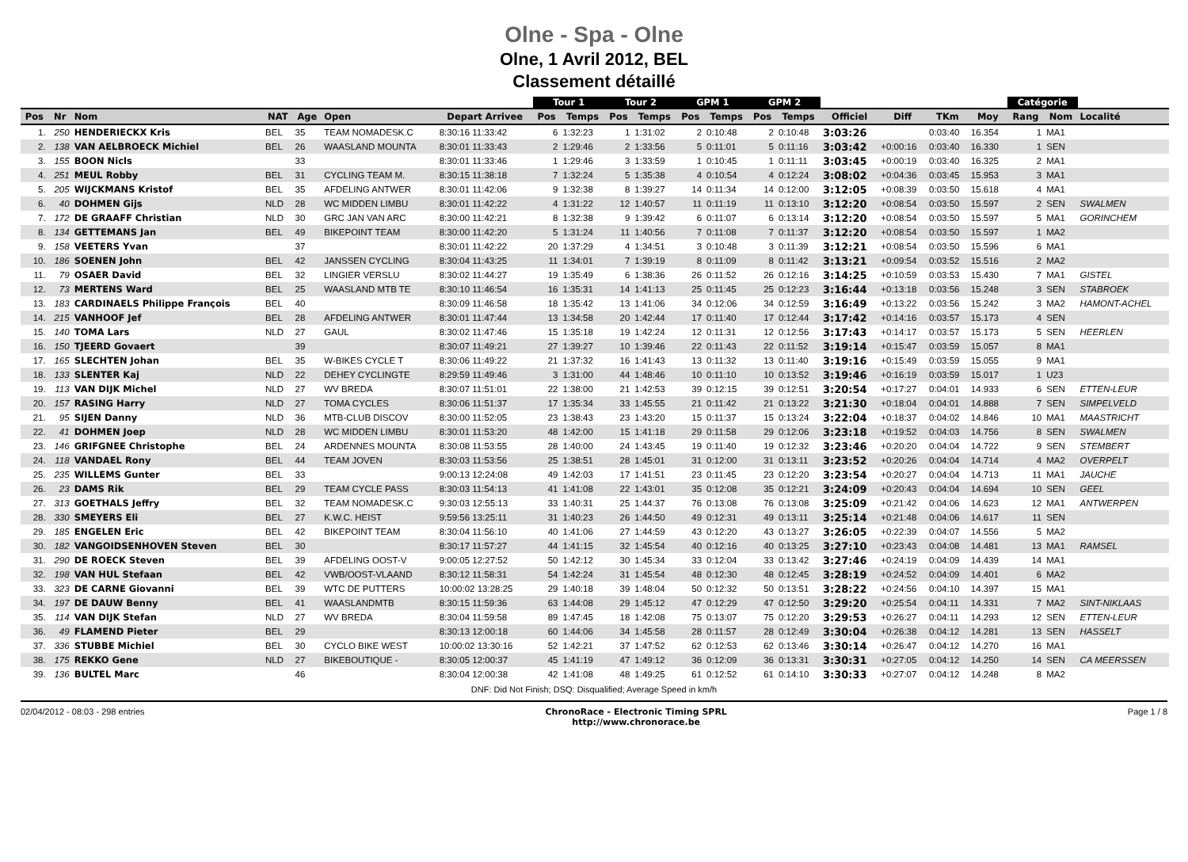Olne - Spa - Olne
Olne, 1 Avril 2012, BEL
Classement détaillé
| | | | | | | | Tour 1 | | Tour 2 | | GPM 1 | | GPM 2 | | | | | | Catégorie | | |
| --- | --- | --- | --- | --- | --- | --- | --- | --- | --- | --- | --- | --- | --- | --- | --- | --- | --- | --- | --- | --- | --- |
| Pos | Nr | Nom | NAT | Age | Open | Depart Arrivee | Pos | Temps | Pos | Temps | Pos | Temps | Pos | Temps | Officiel | Diff | TKm | Moy | Rang | Nom | Localité |
| 1. | 250 | HENDERIECKX Kris | BEL | 35 | TEAM NOMADESK.C | 8:30:16 11:33:42 | 6 | 1:32:23 | 1 | 1:31:02 | 2 | 0:10:48 | 2 | 0:10:48 | 3:03:26 | | 0:03:40 | 16.354 | 1 | MA1 | |
| 2. | 138 | VAN AELBROECK Michiel | BEL | 26 | WAASLAND MOUNTA | 8:30:01 11:33:43 | 2 | 1:29:46 | 2 | 1:33:56 | 5 | 0:11:01 | 5 | 0:11:16 | 3:03:42 | +0:00:16 | 0:03:40 | 16.330 | 1 | SEN | |
| 3. | 155 | BOON Nicls | | 33 | | 8:30:01 11:33:46 | 1 | 1:29:46 | 3 | 1:33:59 | 1 | 0:10:45 | 1 | 0:11:11 | 3:03:45 | +0:00:19 | 0:03:40 | 16.325 | 2 | MA1 | |
| 4. | 251 | MEUL Robby | BEL | 31 | CYCLING TEAM M. | 8:30:15 11:38:18 | 7 | 1:32:24 | 5 | 1:35:38 | 4 | 0:10:54 | 4 | 0:12:24 | 3:08:02 | +0:04:36 | 0:03:45 | 15.953 | 3 | MA1 | |
| 5. | 205 | WIJCKMANS Kristof | BEL | 35 | AFDELING ANTWER | 8:30:01 11:42:06 | 9 | 1:32:38 | 8 | 1:39:27 | 14 | 0:11:34 | 14 | 0:12:00 | 3:12:05 | +0:08:39 | 0:03:50 | 15.618 | 4 | MA1 | |
| 6. | 40 | DOHMEN Gijs | NLD | 28 | WC MIDDEN LIMBU | 8:30:01 11:42:22 | 4 | 1:31:22 | 12 | 1:40:57 | 11 | 0:11:19 | 11 | 0:13:10 | 3:12:20 | +0:08:54 | 0:03:50 | 15.597 | 2 | SEN | SWALMEN |
| 7. | 172 | DE GRAAFF Christian | NLD | 30 | GRC JAN VAN ARC | 8:30:00 11:42:21 | 8 | 1:32:38 | 9 | 1:39:42 | 6 | 0:11:07 | 6 | 0:13:14 | 3:12:20 | +0:08:54 | 0:03:50 | 15.597 | 5 | MA1 | GORINCHEM |
| 8. | 134 | GETTEMANS Jan | BEL | 49 | BIKEPOINT TEAM | 8:30:00 11:42:20 | 5 | 1:31:24 | 11 | 1:40:56 | 7 | 0:11:08 | 7 | 0:11:37 | 3:12:20 | +0:08:54 | 0:03:50 | 15.597 | 1 | MA2 | |
| 9. | 158 | VEETERS Yvan | | 37 | | 8:30:01 11:42:22 | 20 | 1:37:29 | 4 | 1:34:51 | 3 | 0:10:48 | 3 | 0:11:39 | 3:12:21 | +0:08:54 | 0:03:50 | 15.596 | 6 | MA1 | |
| 10. | 186 | SOENEN John | BEL | 42 | JANSSEN CYCLING | 8:30:04 11:43:25 | 11 | 1:34:01 | 7 | 1:39:19 | 8 | 0:11:09 | 8 | 0:11:42 | 3:13:21 | +0:09:54 | 0:03:52 | 15.516 | 2 | MA2 | |
| 11. | 79 | OSAER David | BEL | 32 | LINGIER VERSLU | 8:30:02 11:44:27 | 19 | 1:35:49 | 6 | 1:38:36 | 26 | 0:11:52 | 26 | 0:12:16 | 3:14:25 | +0:10:59 | 0:03:53 | 15.430 | 7 | MA1 | GISTEL |
| 12. | 73 | MERTENS Ward | BEL | 25 | WAASLAND MTB TE | 8:30:10 11:46:54 | 16 | 1:35:31 | 14 | 1:41:13 | 25 | 0:11:45 | 25 | 0:12:23 | 3:16:44 | +0:13:18 | 0:03:56 | 15.248 | 3 | SEN | STABROEK |
| 13. | 183 | CARDINAELS Philippe François | BEL | 40 | | 8:30:09 11:46:58 | 18 | 1:35:42 | 13 | 1:41:06 | 34 | 0:12:06 | 34 | 0:12:59 | 3:16:49 | +0:13:22 | 0:03:56 | 15.242 | 3 | MA2 | HAMONT-ACHEL |
| 14. | 215 | VANHOOF Jef | BEL | 28 | AFDELING ANTWER | 8:30:01 11:47:44 | 13 | 1:34:58 | 20 | 1:42:44 | 17 | 0:11:40 | 17 | 0:12:44 | 3:17:42 | +0:14:16 | 0:03:57 | 15.173 | 4 | SEN | |
| 15. | 140 | TOMA Lars | NLD | 27 | GAUL | 8:30:02 11:47:46 | 15 | 1:35:18 | 19 | 1:42:24 | 12 | 0:11:31 | 12 | 0:12:56 | 3:17:43 | +0:14:17 | 0:03:57 | 15.173 | 5 | SEN | HEERLEN |
| 16. | 150 | TJEERD Govaert | | 39 | | 8:30:07 11:49:21 | 27 | 1:39:27 | 10 | 1:39:46 | 22 | 0:11:43 | 22 | 0:11:52 | 3:19:14 | +0:15:47 | 0:03:59 | 15.057 | 8 | MA1 | |
| 17. | 165 | SLECHTEN Johan | BEL | 35 | W-BIKES CYCLE T | 8:30:06 11:49:22 | 21 | 1:37:32 | 16 | 1:41:43 | 13 | 0:11:32 | 13 | 0:11:40 | 3:19:16 | +0:15:49 | 0:03:59 | 15.055 | 9 | MA1 | |
| 18. | 133 | SLENTER Kaj | NLD | 22 | DEHEY CYCLINGTE | 8:29:59 11:49:46 | 3 | 1:31:00 | 44 | 1:48:46 | 10 | 0:11:10 | 10 | 0:13:52 | 3:19:46 | +0:16:19 | 0:03:59 | 15.017 | 1 | U23 | |
| 19. | 113 | VAN DIJK Michel | NLD | 27 | WV BREDA | 8:30:07 11:51:01 | 22 | 1:38:00 | 21 | 1:42:53 | 39 | 0:12:15 | 39 | 0:12:51 | 3:20:54 | +0:17:27 | 0:04:01 | 14.933 | 6 | SEN | ETTEN-LEUR |
| 20. | 157 | RASING Harry | NLD | 27 | TOMA CYCLES | 8:30:06 11:51:37 | 17 | 1:35:34 | 33 | 1:45:55 | 21 | 0:11:42 | 21 | 0:13:22 | 3:21:30 | +0:18:04 | 0:04:01 | 14.888 | 7 | SEN | SIMPELVELD |
| 21. | 95 | SIJEN Danny | NLD | 36 | MTB-CLUB DISCOV | 8:30:00 11:52:05 | 23 | 1:38:43 | 23 | 1:43:20 | 15 | 0:11:37 | 15 | 0:13:24 | 3:22:04 | +0:18:37 | 0:04:02 | 14.846 | 10 | MA1 | MAASTRICHT |
| 22. | 41 | DOHMEN Joep | NLD | 28 | WC MIDDEN LIMBU | 8:30:01 11:53:20 | 48 | 1:42:00 | 15 | 1:41:18 | 29 | 0:11:58 | 29 | 0:12:06 | 3:23:18 | +0:19:52 | 0:04:03 | 14.756 | 8 | SEN | SWALMEN |
| 23. | 146 | GRIFGNEE Christophe | BEL | 24 | ARDENNES MOUNTA | 8:30:08 11:53:55 | 28 | 1:40:00 | 24 | 1:43:45 | 19 | 0:11:40 | 19 | 0:12:32 | 3:23:46 | +0:20:20 | 0:04:04 | 14.722 | 9 | SEN | STEMBERT |
| 24. | 118 | VANDAEL Rony | BEL | 44 | TEAM JOVEN | 8:30:03 11:53:56 | 25 | 1:38:51 | 28 | 1:45:01 | 31 | 0:12:00 | 31 | 0:13:11 | 3:23:52 | +0:20:26 | 0:04:04 | 14.714 | 4 | MA2 | OVERPELT |
| 25. | 235 | WILLEMS Gunter | BEL | 33 | | 9:00:13 12:24:08 | 49 | 1:42:03 | 17 | 1:41:51 | 23 | 0:11:45 | 23 | 0:12:20 | 3:23:54 | +0:20:27 | 0:04:04 | 14.713 | 11 | MA1 | JAUCHE |
| 26. | 23 | DAMS Rik | BEL | 29 | TEAM CYCLE PASS | 8:30:03 11:54:13 | 41 | 1:41:08 | 22 | 1:43:01 | 35 | 0:12:08 | 35 | 0:12:21 | 3:24:09 | +0:20:43 | 0:04:04 | 14.694 | 10 | SEN | GEEL |
| 27. | 313 | GOETHALS Jeffry | BEL | 32 | TEAM NOMADESK.C | 9:30:03 12:55:13 | 33 | 1:40:31 | 25 | 1:44:37 | 76 | 0:13:08 | 76 | 0:13:08 | 3:25:09 | +0:21:42 | 0:04:06 | 14.623 | 12 | MA1 | ANTWERPEN |
| 28. | 330 | SMEYERS Eli | BEL | 27 | K.W.C. HEIST | 9:59:56 13:25:11 | 31 | 1:40:23 | 26 | 1:44:50 | 49 | 0:12:31 | 49 | 0:13:11 | 3:25:14 | +0:21:48 | 0:04:06 | 14.617 | 11 | SEN | |
| 29. | 185 | ENGELEN Eric | BEL | 42 | BIKEPOINT TEAM | 8:30:04 11:56:10 | 40 | 1:41:06 | 27 | 1:44:59 | 43 | 0:12:20 | 43 | 0:13:27 | 3:26:05 | +0:22:39 | 0:04:07 | 14.556 | 5 | MA2 | |
| 30. | 182 | VANGOIDSENHOVEN Steven | BEL | 30 | | 8:30:17 11:57:27 | 44 | 1:41:15 | 32 | 1:45:54 | 40 | 0:12:16 | 40 | 0:13:25 | 3:27:10 | +0:23:43 | 0:04:08 | 14.481 | 13 | MA1 | RAMSEL |
| 31. | 290 | DE ROECK Steven | BEL | 39 | AFDELING OOST-V | 9:00:05 12:27:52 | 50 | 1:42:12 | 30 | 1:45:34 | 33 | 0:12:04 | 33 | 0:13:42 | 3:27:46 | +0:24:19 | 0:04:09 | 14.439 | 14 | MA1 | |
| 32. | 198 | VAN HUL Stefaan | BEL | 42 | VWB/OOST-VLAAND | 8:30:12 11:58:31 | 54 | 1:42:24 | 31 | 1:45:54 | 48 | 0:12:30 | 48 | 0:12:45 | 3:28:19 | +0:24:52 | 0:04:09 | 14.401 | 6 | MA2 | |
| 33. | 323 | DE CARNE Giovanni | BEL | 39 | WTC DE PUTTERS | 10:00:02 13:28:25 | 29 | 1:40:18 | 39 | 1:48:04 | 50 | 0:12:32 | 50 | 0:13:51 | 3:28:22 | +0:24:56 | 0:04:10 | 14.397 | 15 | MA1 | |
| 34. | 197 | DE DAUW Benny | BEL | 41 | WAASLANDMTB | 8:30:15 11:59:36 | 63 | 1:44:08 | 29 | 1:45:12 | 47 | 0:12:29 | 47 | 0:12:50 | 3:29:20 | +0:25:54 | 0:04:11 | 14.331 | 7 | MA2 | SINT-NIKLAAS |
| 35. | 114 | VAN DIJK Stefan | NLD | 27 | WV BREDA | 8:30:04 11:59:58 | 89 | 1:47:45 | 18 | 1:42:08 | 75 | 0:13:07 | 75 | 0:12:20 | 3:29:53 | +0:26:27 | 0:04:11 | 14.293 | 12 | SEN | ETTEN-LEUR |
| 36. | 49 | FLAMEND Pieter | BEL | 29 | | 8:30:13 12:00:18 | 60 | 1:44:06 | 34 | 1:45:58 | 28 | 0:11:57 | 28 | 0:12:49 | 3:30:04 | +0:26:38 | 0:04:12 | 14.281 | 13 | SEN | HASSELT |
| 37. | 336 | STUBBE Michiel | BEL | 30 | CYCLO BIKE WEST | 10:00:02 13:30:16 | 52 | 1:42:21 | 37 | 1:47:52 | 62 | 0:12:53 | 62 | 0:13:46 | 3:30:14 | +0:26:47 | 0:04:12 | 14.270 | 16 | MA1 | |
| 38. | 175 | REKKO Gene | NLD | 27 | BIKEBOUTIQUE - | 8:30:05 12:00:37 | 45 | 1:41:19 | 47 | 1:49:12 | 36 | 0:12:09 | 36 | 0:13:31 | 3:30:31 | +0:27:05 | 0:04:12 | 14.250 | 14 | SEN | CA MEERSSEN |
| 39. | 136 | BULTEL Marc | | 46 | | 8:30:04 12:00:38 | 42 | 1:41:08 | 48 | 1:49:25 | 61 | 0:12:52 | 61 | 0:14:10 | 3:30:33 | +0:27:07 | 0:04:12 | 14.248 | 8 | MA2 | |
DNF: Did Not Finish; DSQ: Disqualified; Average Speed in km/h
02/04/2012 - 08:03 - 298 entries ChronoRace - Electronic Timing SPRL
http://www.chronorace.be Page 1 / 8